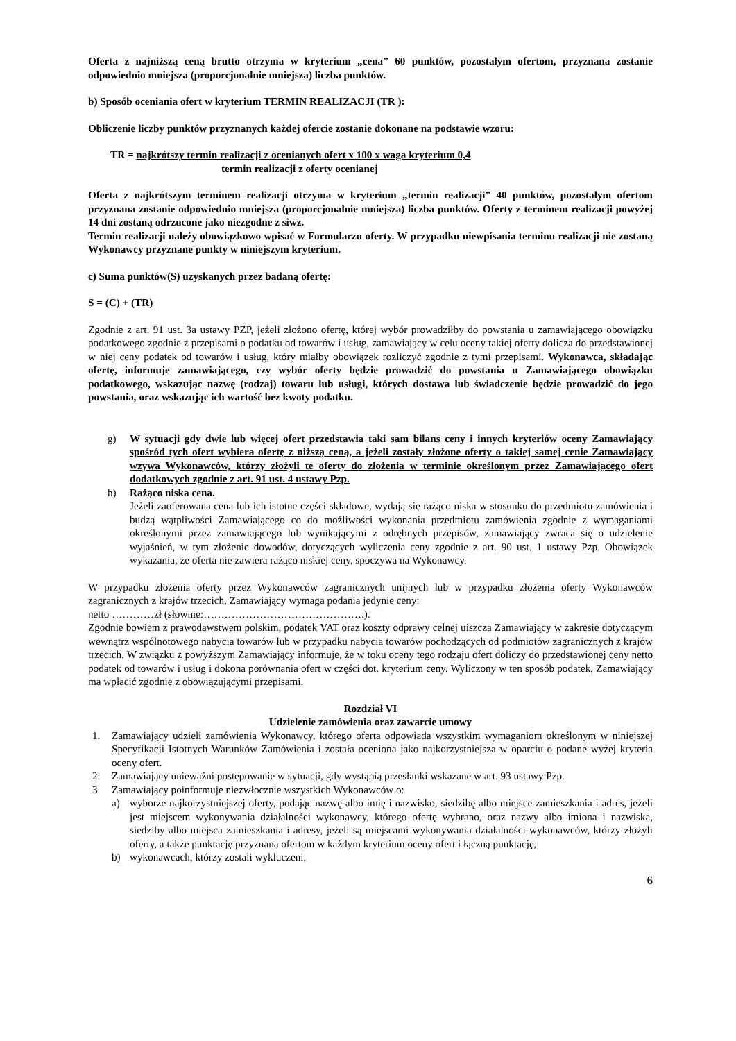Oferta z najniższą ceną brutto otrzyma w kryterium „cena” 60 punktów, pozostałym ofertom, przyznana zostanie odpowiednio mniejsza (proporcjonalnie mniejsza) liczba punktów.
b) Sposób oceniania ofert w kryterium TERMIN REALIZACJI (TR ):
Obliczenie liczby punktów przyznanych każdej ofercie zostanie dokonane na podstawie wzoru:
TR = najkrótszy termin realizacji z ocenianych ofert x 100 x waga kryterium 0,4
termin realizacji z oferty ocenianej
Oferta z najkrótszym terminem realizacji otrzyma w kryterium „termin realizacji” 40 punktów, pozostałym ofertom przyznana zostanie odpowiednio mniejsza (proporcjonalnie mniejsza) liczba punktów. Oferty z terminem realizacji powyżej 14 dni zostaną odrzucone jako niezgodne z siwz.
Termin realizacji należy obowiązkowo wpisać w Formularzu oferty. W przypadku niewpisania terminu realizacji nie zostaną Wykonawcy przyznane punkty w niniejszym kryterium.
c) Suma punktów(S) uzyskanych przez badaną ofertę:
S = (C) + (TR)
Zgodnie z art. 91 ust. 3a ustawy PZP, jeżeli złożono ofertę, której wybór prowadziłby do powstania u zamawiającego obowiązku podatkowego zgodnie z przepisami o podatku od towarów i usług, zamawiający w celu oceny takiej oferty dolicza do przedstawionej w niej ceny podatek od towarów i usług, który miałby obowiązek rozliczyć zgodnie z tymi przepisami. Wykonawca, składając ofertę, informuje zamawiającego, czy wybór oferty będzie prowadzić do powstania u Zamawiającego obowiązku podatkowego, wskazując nazwę (rodzaj) towaru lub usługi, których dostawa lub świadczenie będzie prowadzić do jego powstania, oraz wskazując ich wartość bez kwoty podatku.
g) W sytuacji gdy dwie lub więcej ofert przedstawia taki sam bilans ceny i innych kryteriów oceny Zamawiający spośród tych ofert wybiera ofertę z niższą ceną, a jeżeli zostały złożone oferty o takiej samej cenie Zamawiający wzywa Wykonawców, którzy złożyli te oferty do złożenia w terminie określonym przez Zamawiającego ofert dodatkowych zgodnie z art. 91 ust. 4 ustawy Pzp.
h) Rażąco niska cena.
Jeżeli zaoferowana cena lub ich istotne części składowe, wydają się rażąco niska w stosunku do przedmiotu zamówienia i budzą wątpliwości Zamawiającego co do możliwości wykonania przedmiotu zamówienia zgodnie z wymaganiami określonymi przez zamawiającego lub wynikającymi z odrębnych przepisów, zamawiający zwraca się o udzielenie wyjaśnień, w tym złożenie dowodów, dotyczących wyliczenia ceny zgodnie z art. 90 ust. 1 ustawy Pzp. Obowiązek wykazania, że oferta nie zawiera rażąco niskiej ceny, spoczywa na Wykonawcy.
W przypadku złożenia oferty przez Wykonawców zagranicznych unijnych lub w przypadku złożenia oferty Wykonawców zagranicznych z krajów trzecich, Zamawiający wymaga podania jedynie ceny:
netto …………zł (słownie:……………………………………….).
Zgodnie bowiem z prawodawstwem polskim, podatek VAT oraz koszty odprawy celnej uiszcza Zamawiający w zakresie dotyczącym wewnątrz wspólnotowego nabycia towarów lub w przypadku nabycia towarów pochodzących od podmiotów zagranicznych z krajów trzecich. W związku z powyższym Zamawiający informuje, że w toku oceny tego rodzaju ofert doliczy do przedstawionej ceny netto podatek od towarów i usług i dokona porównania ofert w części dot. kryterium ceny. Wyliczony w ten sposób podatek, Zamawiający ma wpłacić zgodnie z obowiązującymi przepisami.
Rozdział VI
Udzielenie zamówienia oraz zawarcie umowy
1. Zamawiający udzieli zamówienia Wykonawcy, którego oferta odpowiada wszystkim wymaganiom określonym w niniejszej Specyfikacji Istotnych Warunków Zamówienia i została oceniona jako najkorzystniejsza w oparciu o podane wyżej kryteria oceny ofert.
2. Zamawiający unieważni postępowanie w sytuacji, gdy wystąpią przesłanki wskazane w art. 93 ustawy Pzp.
3. Zamawiający poinformuje niezwłocznie wszystkich Wykonawców o:
a) wyborze najkorzystniejszej oferty, podając nazwę albo imię i nazwisko, siedzibę albo miejsce zamieszkania i adres, jeżeli jest miejscem wykonywania działalności wykonawcy, którego ofertę wybrano, oraz nazwy albo imiona i nazwiska, siedziby albo miejsca zamieszkania i adresy, jeżeli są miejscami wykonywania działalności wykonawców, którzy złożyli oferty, a także punktację przyznaną ofertom w każdym kryterium oceny ofert i łączną punktację,
b) wykonawcach, którzy zostali wykluczeni,
6